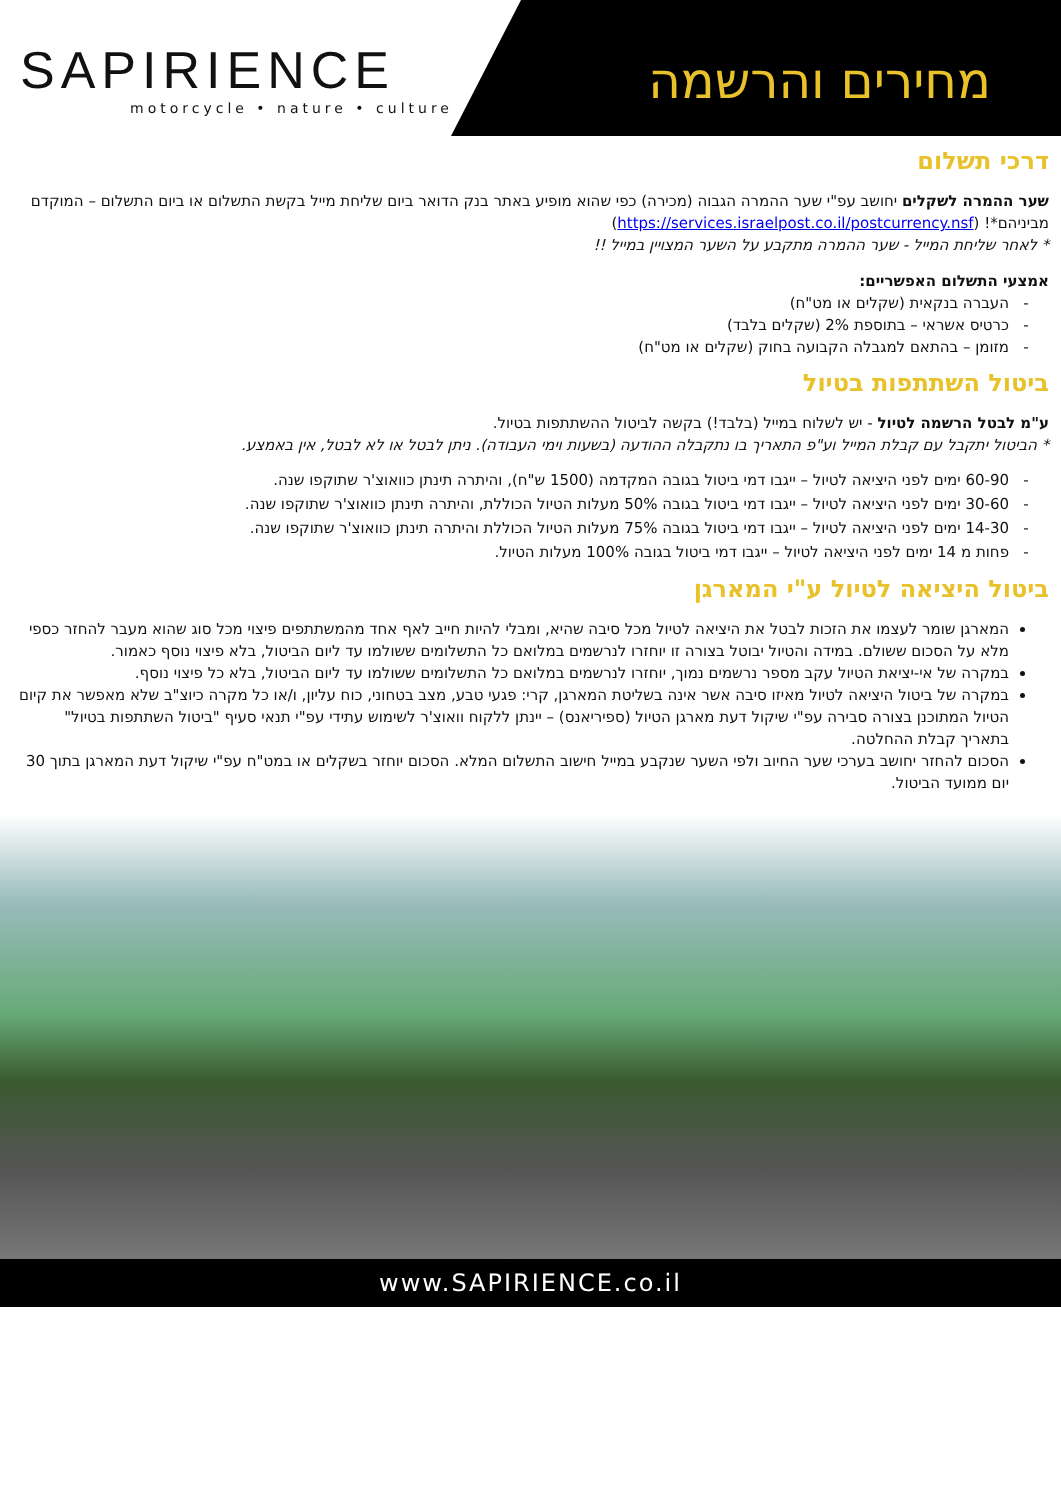SAPIRIENCE
motorcycle • nature • culture
מחירים והרשמה
דרכי תשלום
שער ההמרה לשקלים יחושב עפ"י שער ההמרה הגבוה (מכירה) כפי שהוא מופיע באתר בנק הדואר ביום שליחת מייל בקשת התשלום או ביום התשלום – המוקדם מביניהם*! (https://services.israelpost.co.il/postcurrency.nsf)
* לאחר שליחת המייל - שער ההמרה מתקבע על השער המצויין במייל !!
אמצעי התשלום האפשריים:
העברה בנקאית (שקלים או מט"ח)
כרטיס אשראי – בתוספת 2% (שקלים בלבד)
מזומן – בהתאם למגבלה הקבועה בחוק (שקלים או מט"ח)
ביטול השתתפות בטיול
ע"מ לבטל הרשמה לטיול - יש לשלוח במייל (בלבד!) בקשה לביטול ההשתתפות בטיול.
* הביטול יתקבל עם קבלת המייל וע"פ התאריך בו נתקבלה ההודעה (בשעות וימי העבודה). ניתן לבטל או לא לבטל, אין באמצע.
60-90 ימים לפני היציאה לטיול – ייגבו דמי ביטול בגובה המקדמה (1500 ש"ח), והיתרה תינתן כוואוצ'ר שתוקפו שנה.
30-60 ימים לפני היציאה לטיול – ייגבו דמי ביטול בגובה 50% מעלות הטיול הכוללת, והיתרה תינתן כוואוצ'ר שתוקפו שנה.
14-30 ימים לפני היציאה לטיול – ייגבו דמי ביטול בגובה 75% מעלות הטיול הכוללת והיתרה תינתן כוואוצ'ר שתוקפו שנה.
פחות מ 14 ימים לפני היציאה לטיול – ייגבו דמי ביטול בגובה 100% מעלות הטיול.
ביטול היציאה לטיול ע"י המארגן
המארגן שומר לעצמו את הזכות לבטל את היציאה לטיול מכל סיבה שהיא, ומבלי להיות חייב לאף אחד מהמשתתפים פיצוי מכל סוג שהוא מעבר להחזר כספי מלא על הסכום ששולם. במידה והטיול יבוטל בצורה זו יוחזרו לנרשמים במלואם כל התשלומים ששולמו עד ליום הביטול, בלא פיצוי נוסף כאמור.
במקרה של אי-יציאת הטיול עקב מספר נרשמים נמוך, יוחזרו לנרשמים במלואם כל התשלומים ששולמו עד ליום הביטול, בלא כל פיצוי נוסף.
במקרה של ביטול היציאה לטיול מאיזו סיבה אשר אינה בשליטת המארגן, קרי: פגעי טבע, מצב בטחוני, כוח עליון, ו/או כל מקרה כיוצ"ב שלא מאפשר את קיום הטיול המתוכנן בצורה סבירה עפ"י שיקול דעת מארגן הטיול (ספיריאנס) – יינתן ללקוח וואוצ'ר לשימוש עתידי עפ"י תנאי סעיף "ביטול השתתפות בטיול" בתאריך קבלת ההחלטה.
הסכום להחזר יחושב בערכי שער החיוב ולפי השער שנקבע במייל חישוב התשלום המלא. הסכום יוחזר בשקלים או במט"ח עפ"י שיקול דעת המארגן בתוך 30 יום ממועד הביטול.
www.SAPIRIENCE.co.il